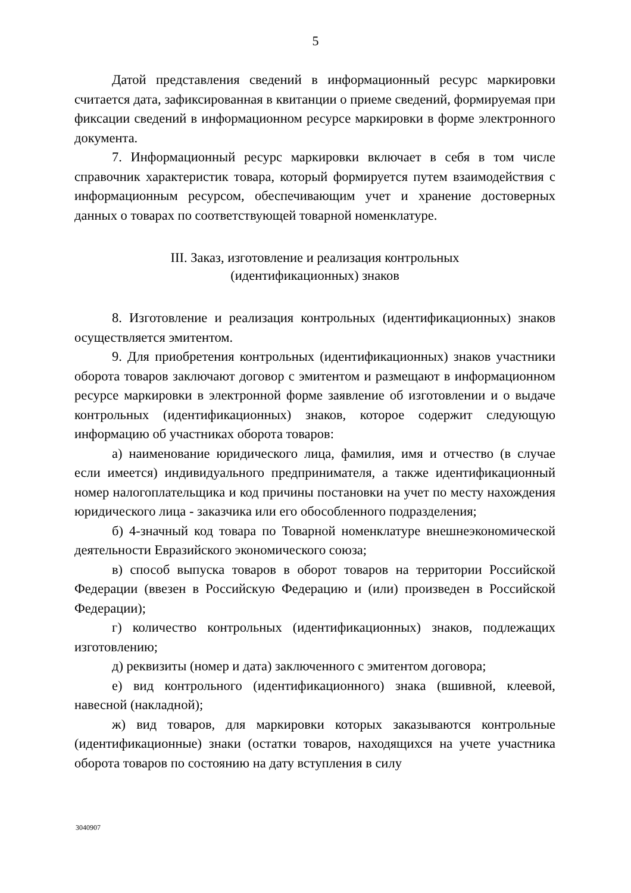5
Датой представления сведений в информационный ресурс маркировки считается дата, зафиксированная в квитанции о приеме сведений, формируемая при фиксации сведений в информационном ресурсе маркировки в форме электронного документа.
7. Информационный ресурс маркировки включает в себя в том числе справочник характеристик товара, который формируется путем взаимодействия с информационным ресурсом, обеспечивающим учет и хранение достоверных данных о товарах по соответствующей товарной номенклатуре.
III. Заказ, изготовление и реализация контрольных
(идентификационных) знаков
8. Изготовление и реализация контрольных (идентификационных) знаков осуществляется эмитентом.
9. Для приобретения контрольных (идентификационных) знаков участники оборота товаров заключают договор с эмитентом и размещают в информационном ресурсе маркировки в электронной форме заявление об изготовлении и о выдаче контрольных (идентификационных) знаков, которое содержит следующую информацию об участниках оборота товаров:
а) наименование юридического лица, фамилия, имя и отчество (в случае если имеется) индивидуального предпринимателя, а также идентификационный номер налогоплательщика и код причины постановки на учет по месту нахождения юридического лица - заказчика или его обособленного подразделения;
б) 4-значный код товара по Товарной номенклатуре внешнеэкономической деятельности Евразийского экономического союза;
в) способ выпуска товаров в оборот товаров на территории Российской Федерации (ввезен в Российскую Федерацию и (или) произведен в Российской Федерации);
г) количество контрольных (идентификационных) знаков, подлежащих изготовлению;
д) реквизиты (номер и дата) заключенного с эмитентом договора;
е) вид контрольного (идентификационного) знака (вшивной, клеевой, навесной (накладной);
ж) вид товаров, для маркировки которых заказываются контрольные (идентификационные) знаки (остатки товаров, находящихся на учете участника оборота товаров по состоянию на дату вступления в силу
3040907